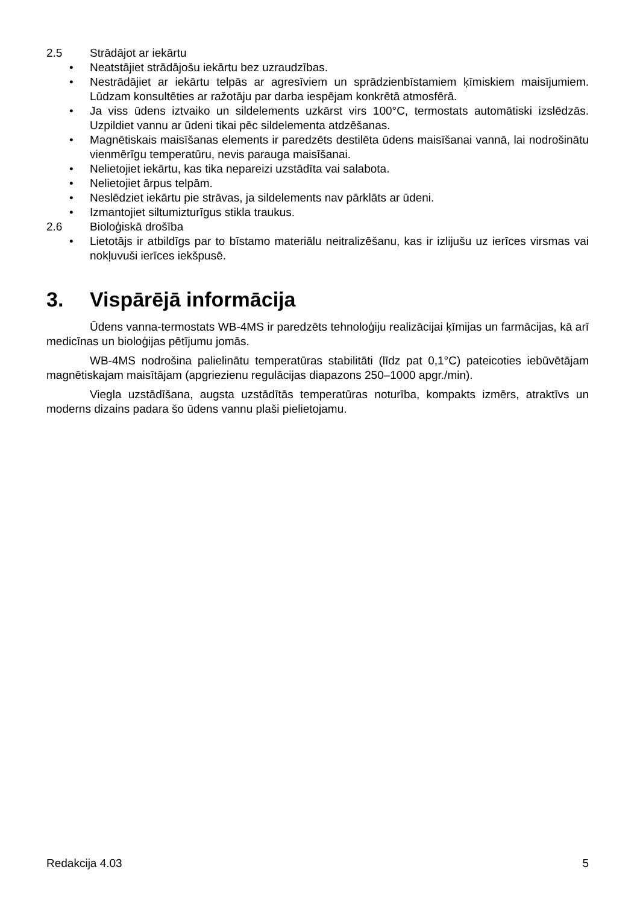2.5 Strādājot ar iekārtu
• Neatstājiet strādājošu iekārtu bez uzraudzības.
• Nestrādājiet ar iekārtu telpās ar agresīviem un sprādzienbīstamiem ķīmiskiem maisījumiem. Lūdzam konsultēties ar ražotāju par darba iespējam konkrētā atmosfērā.
• Ja viss ūdens iztvaiko un sildelements uzkārst virs 100°C, termostats automātiski izslēdzās. Uzpildiet vannu ar ūdeni tikai pēc sildelementa atdzēšanas.
• Magnētiskais maisīšanas elements ir paredzēts destilēta ūdens maisīšanai vannā, lai nodrošinātu vienmērīgu temperatūru, nevis parauga maisīšanai.
• Nelietojiet iekārtu, kas tika nepareizi uzstādīta vai salabota.
• Nelietojiet ārpus telpām.
• Neslēdziet iekārtu pie strāvas, ja sildelements nav pārklāts ar ūdeni.
• Izmantojiet siltumizturīgus stikla traukus.
2.6 Bioloģiskā drošība
• Lietotājs ir atbildīgs par to bīstamo materiālu neitralizēšanu, kas ir izlijušu uz ierīces virsmas vai nokļuvuši ierīces iekšpusē.
3. Vispārējā informācija
Ūdens vanna-termostats WB-4MS ir paredzēts tehnoloģiju realizācijai ķīmijas un farmācijas, kā arī medicīnas un bioloģijas pētījumu jomās.
WB-4MS nodrošina palielinātu temperatūras stabilitāti (līdz pat 0,1°C) pateicoties iebūvētājam magnētiskajam maisītājam (apgriezienu regulācijas diapazons 250–1000 apgr./min).
Viegla uzstādīšana, augsta uzstādītās temperatūras noturība, kompakts izmērs, atraktīvs un moderns dizains padara šo ūdens vannu plaši pielietojamu.
Redakcija 4.03 5